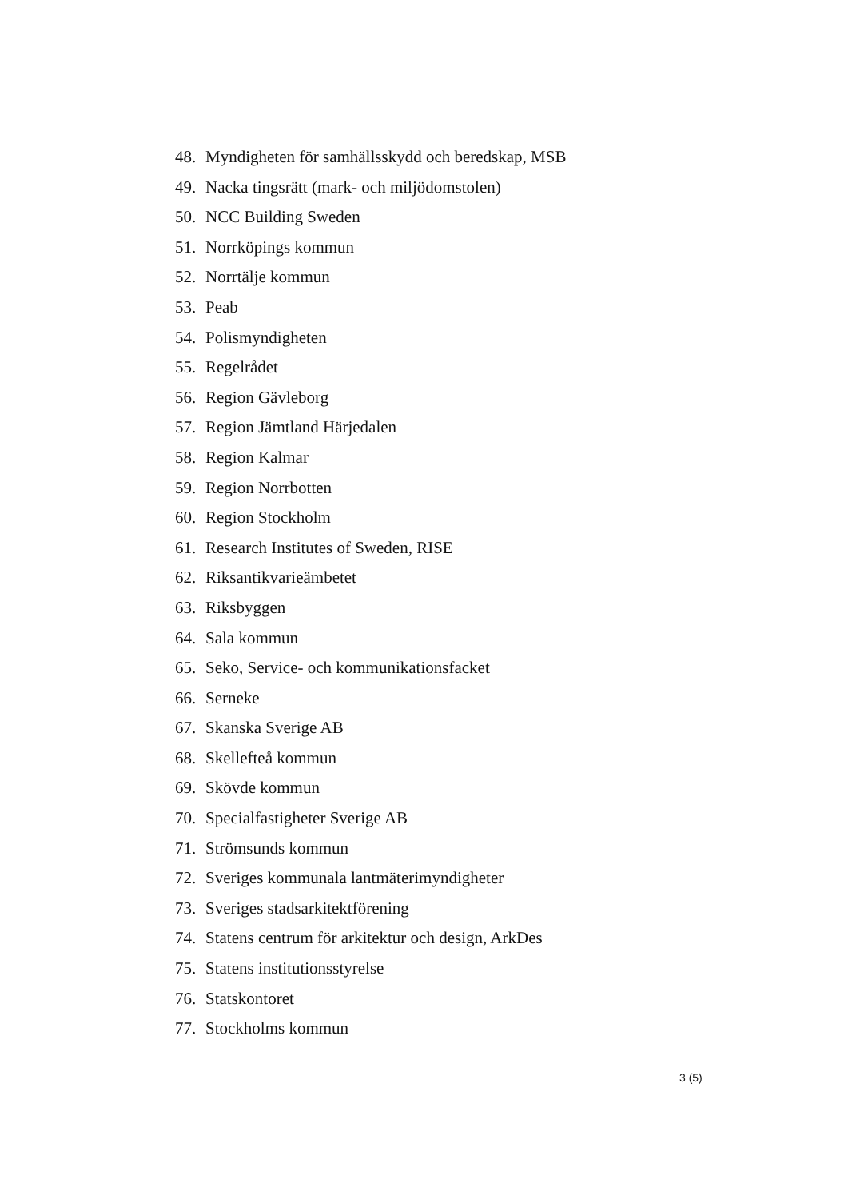48. Myndigheten för samhällsskydd och beredskap, MSB
49. Nacka tingsrätt (mark- och miljödomstolen)
50. NCC Building Sweden
51. Norrköpings kommun
52. Norrtälje kommun
53. Peab
54. Polismyndigheten
55. Regelrådet
56. Region Gävleborg
57. Region Jämtland Härjedalen
58. Region Kalmar
59. Region Norrbotten
60. Region Stockholm
61. Research Institutes of Sweden, RISE
62. Riksantikvarieämbetet
63. Riksbyggen
64. Sala kommun
65. Seko, Service- och kommunikationsfacket
66. Serneke
67. Skanska Sverige AB
68. Skellefteå kommun
69. Skövde kommun
70. Specialfastigheter Sverige AB
71. Strömsunds kommun
72. Sveriges kommunala lantmäterimyndigheter
73. Sveriges stadsarkitektförening
74. Statens centrum för arkitektur och design, ArkDes
75. Statens institutionsstyrelse
76. Statskontoret
77. Stockholms kommun
3 (5)